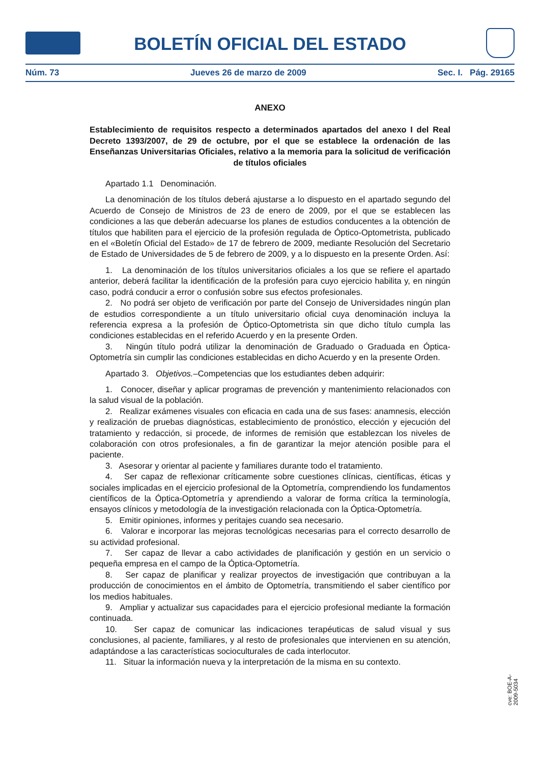BOLETÍN OFICIAL DEL ESTADO
Núm. 73 Jueves 26 de marzo de 2009 Sec. I. Pág. 29165
ANEXO
Establecimiento de requisitos respecto a determinados apartados del anexo I del Real Decreto 1393/2007, de 29 de octubre, por el que se establece la ordenación de las Enseñanzas Universitarias Oficiales, relativo a la memoria para la solicitud de verificación de títulos oficiales
Apartado 1.1 Denominación.
La denominación de los títulos deberá ajustarse a lo dispuesto en el apartado segundo del Acuerdo de Consejo de Ministros de 23 de enero de 2009, por el que se establecen las condiciones a las que deberán adecuarse los planes de estudios conducentes a la obtención de títulos que habiliten para el ejercicio de la profesión regulada de Óptico-Optometrista, publicado en el «Boletín Oficial del Estado» de 17 de febrero de 2009, mediante Resolución del Secretario de Estado de Universidades de 5 de febrero de 2009, y a lo dispuesto en la presente Orden. Así:
1. La denominación de los títulos universitarios oficiales a los que se refiere el apartado anterior, deberá facilitar la identificación de la profesión para cuyo ejercicio habilita y, en ningún caso, podrá conducir a error o confusión sobre sus efectos profesionales.
2. No podrá ser objeto de verificación por parte del Consejo de Universidades ningún plan de estudios correspondiente a un título universitario oficial cuya denominación incluya la referencia expresa a la profesión de Óptico-Optometrista sin que dicho título cumpla las condiciones establecidas en el referido Acuerdo y en la presente Orden.
3. Ningún título podrá utilizar la denominación de Graduado o Graduada en Óptica-Optometría sin cumplir las condiciones establecidas en dicho Acuerdo y en la presente Orden.
Apartado 3. Objetivos.–Competencias que los estudiantes deben adquirir:
1. Conocer, diseñar y aplicar programas de prevención y mantenimiento relacionados con la salud visual de la población.
2. Realizar exámenes visuales con eficacia en cada una de sus fases: anamnesis, elección y realización de pruebas diagnósticas, establecimiento de pronóstico, elección y ejecución del tratamiento y redacción, si procede, de informes de remisión que establezcan los niveles de colaboración con otros profesionales, a fin de garantizar la mejor atención posible para el paciente.
3. Asesorar y orientar al paciente y familiares durante todo el tratamiento.
4. Ser capaz de reflexionar críticamente sobre cuestiones clínicas, científicas, éticas y sociales implicadas en el ejercicio profesional de la Optometría, comprendiendo los fundamentos científicos de la Óptica-Optometría y aprendiendo a valorar de forma crítica la terminología, ensayos clínicos y metodología de la investigación relacionada con la Óptica-Optometría.
5. Emitir opiniones, informes y peritajes cuando sea necesario.
6. Valorar e incorporar las mejoras tecnológicas necesarias para el correcto desarrollo de su actividad profesional.
7. Ser capaz de llevar a cabo actividades de planificación y gestión en un servicio o pequeña empresa en el campo de la Óptica-Optometría.
8. Ser capaz de planificar y realizar proyectos de investigación que contribuyan a la producción de conocimientos en el ámbito de Optometría, transmitiendo el saber científico por los medios habituales.
9. Ampliar y actualizar sus capacidades para el ejercicio profesional mediante la formación continuada.
10. Ser capaz de comunicar las indicaciones terapéuticas de salud visual y sus conclusiones, al paciente, familiares, y al resto de profesionales que intervienen en su atención, adaptándose a las características socioculturales de cada interlocutor.
11. Situar la información nueva y la interpretación de la misma en su contexto.
cve: BOE-A-2009-5034